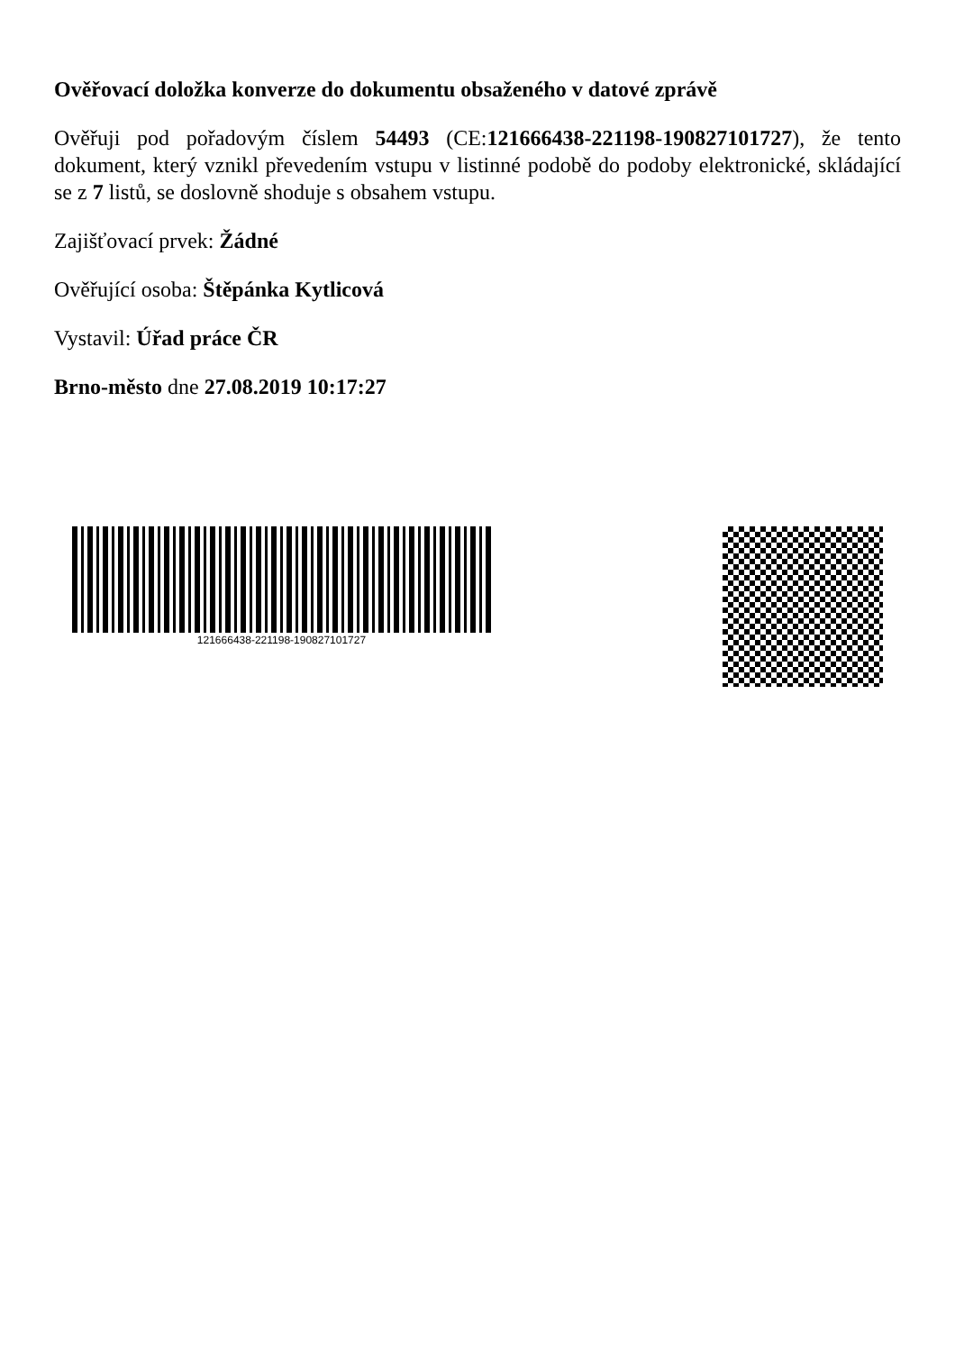Ověřovací doložka konverze do dokumentu obsaženého v datové zprávě
Ověřuji pod pořadovým číslem 54493 (CE:121666438-221198-190827101727), že tento dokument, který vznikl převedením vstupu v listinné podobě do podoby elektronické, skládající se z 7 listů, se doslovně shoduje s obsahem vstupu.
Zajišťovací prvek: Žádné
Ověřující osoba: Štěpánka Kytlicová
Vystavil: Úřad práce ČR
Brno-město dne 27.08.2019 10:17:27
121666438-221198-190827101727